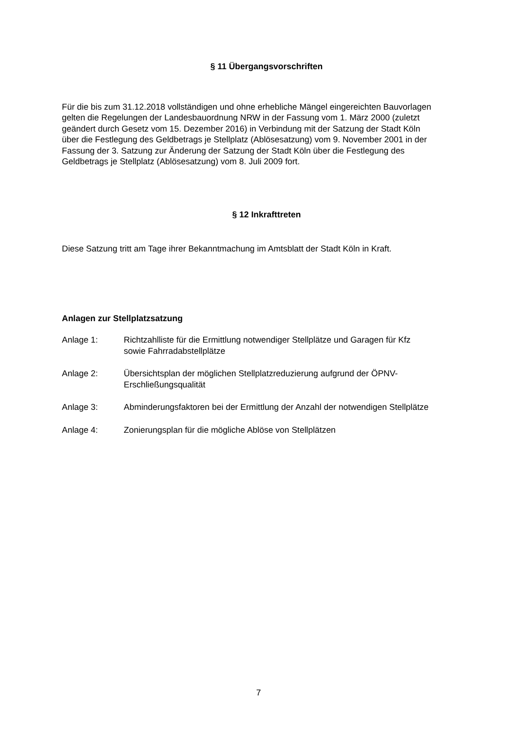§ 11 Übergangsvorschriften
Für die bis zum 31.12.2018 vollständigen und ohne erhebliche Mängel eingereichten Bauvorlagen gelten die Regelungen der Landesbauordnung NRW in der Fassung vom 1. März 2000 (zuletzt geändert durch Gesetz vom 15. Dezember 2016) in Verbindung mit der Satzung der Stadt Köln über die Festlegung des Geldbetrags je Stellplatz (Ablösesatzung) vom 9. November 2001 in der Fassung der 3. Satzung zur Änderung der Satzung der Stadt Köln über die Festlegung des Geldbetrags je Stellplatz (Ablösesatzung) vom 8. Juli 2009 fort.
§ 12 Inkrafttreten
Diese Satzung tritt am Tage ihrer Bekanntmachung im Amtsblatt der Stadt Köln in Kraft.
Anlagen zur Stellplatzsatzung
Anlage 1: Richtzahlliste für die Ermittlung notwendiger Stellplätze und Garagen für Kfz sowie Fahrradabstellplätze
Anlage 2: Übersichtsplan der möglichen Stellplatzreduzierung aufgrund der ÖPNV-Erschließungsqualität
Anlage 3: Abminderungsfaktoren bei der Ermittlung der Anzahl der notwendigen Stellplätze
Anlage 4: Zonierungsplan für die mögliche Ablöse von Stellplätzen
7